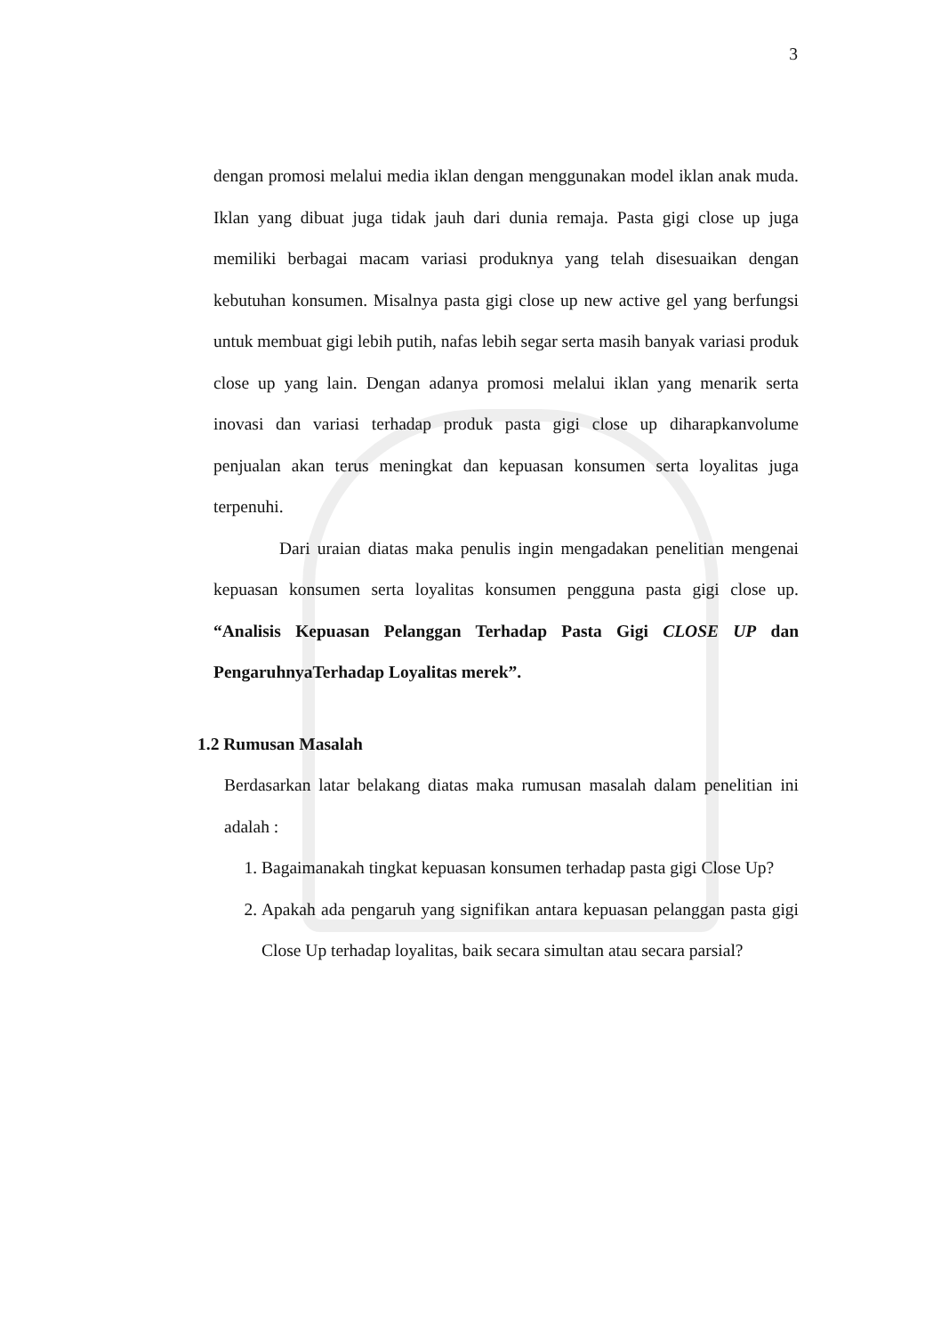3
dengan promosi melalui media iklan dengan menggunakan model iklan anak muda. Iklan yang dibuat juga tidak jauh dari dunia remaja. Pasta gigi close up juga memiliki berbagai macam variasi produknya yang telah disesuaikan dengan kebutuhan konsumen. Misalnya pasta gigi close up new active gel yang berfungsi untuk membuat gigi lebih putih, nafas lebih segar serta masih banyak variasi produk close up yang lain. Dengan adanya promosi melalui iklan yang menarik serta inovasi dan variasi terhadap produk pasta gigi close up diharapkanvolume penjualan akan terus meningkat dan kepuasan konsumen serta loyalitas juga terpenuhi.
Dari uraian diatas maka penulis ingin mengadakan penelitian mengenai kepuasan konsumen serta loyalitas konsumen pengguna pasta gigi close up. “Analisis Kepuasan Pelanggan Terhadap Pasta Gigi CLOSE UP dan PengaruhnyaTerhadap Loyalitas merek”.
1.2 Rumusan Masalah
Berdasarkan latar belakang diatas maka rumusan masalah dalam penelitian ini adalah :
1. Bagaimanakah tingkat kepuasan konsumen terhadap pasta gigi Close Up?
2. Apakah ada pengaruh yang signifikan antara kepuasan pelanggan pasta gigi Close Up terhadap loyalitas, baik secara simultan atau secara parsial?